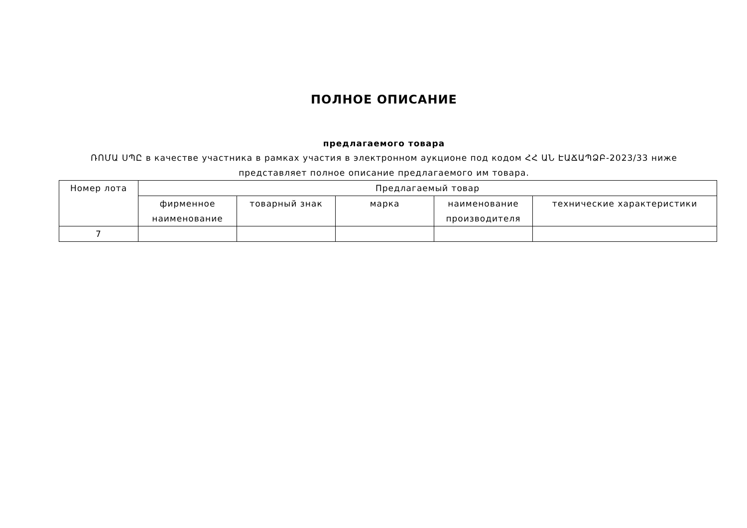ПОЛНОЕ ОПИСАНИЕ
предлагаемого товара
ՌՈՄԱ ՍՊԸ в качестве участника в рамках участия в электронном аукционе под кодом ՀՀ ԱՆ ԷԱՃԱՊՁԲ-2023/33 ниже представляет полное описание предлагаемого им товара.
| Номер лота | Предлагаемый товар | | | | |
| --- | --- | --- | --- | --- | --- |
| | фирменное наименование | товарный знак | марка | наименование производителя | технические характеристики |
| 7 | | | | | |